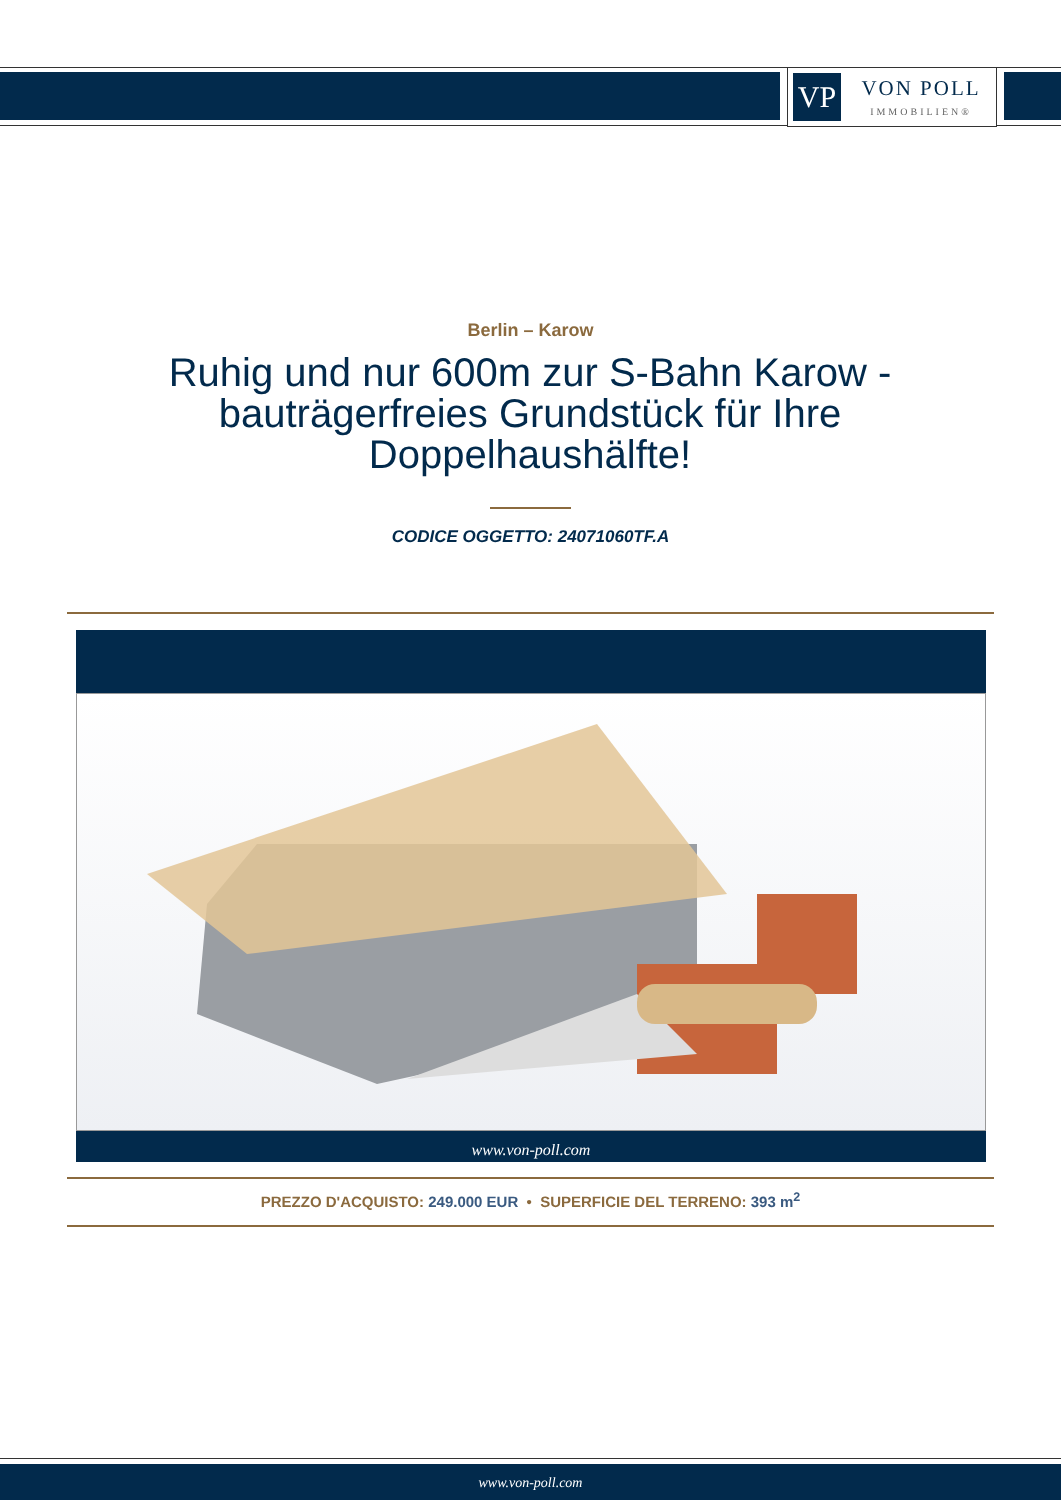VP
VON POLL
IMMOBILIEN®
Berlin – Karow
Ruhig und nur 600m zur S-Bahn Karow - bauträgerfreies Grundstück für Ihre Doppelhaushälfte!
CODICE OGGETTO: 24071060TF.A
www.von-poll.com
PREZZO D'ACQUISTO: 249.000 EUR • SUPERFICIE DEL TERRENO: 393 m<sup>2</sup>
www.von-poll.com